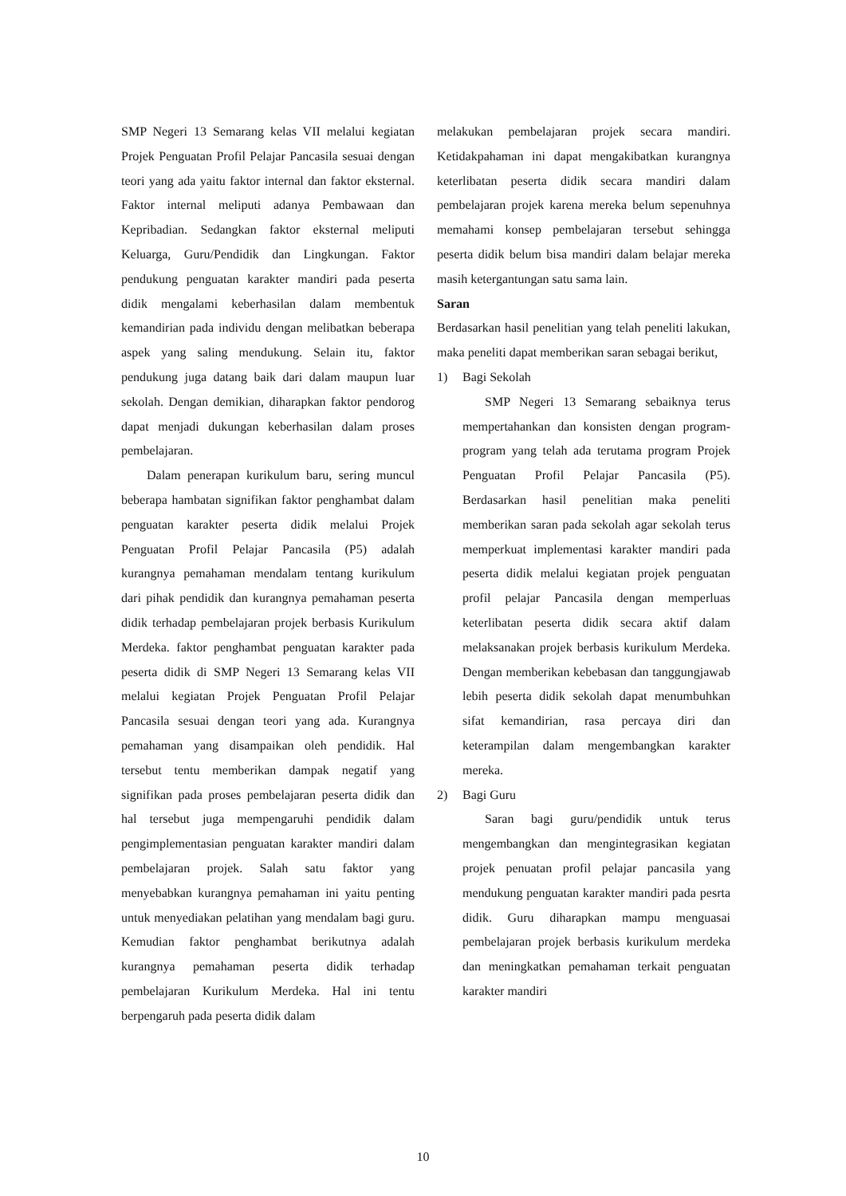SMP Negeri 13 Semarang kelas VII melalui kegiatan Projek Penguatan Profil Pelajar Pancasila sesuai dengan teori yang ada yaitu faktor internal dan faktor eksternal. Faktor internal meliputi adanya Pembawaan dan Kepribadian. Sedangkan faktor eksternal meliputi Keluarga, Guru/Pendidik dan Lingkungan. Faktor pendukung penguatan karakter mandiri pada peserta didik mengalami keberhasilan dalam membentuk kemandirian pada individu dengan melibatkan beberapa aspek yang saling mendukung. Selain itu, faktor pendukung juga datang baik dari dalam maupun luar sekolah. Dengan demikian, diharapkan faktor pendorog dapat menjadi dukungan keberhasilan dalam proses pembelajaran.
Dalam penerapan kurikulum baru, sering muncul beberapa hambatan signifikan faktor penghambat dalam penguatan karakter peserta didik melalui Projek Penguatan Profil Pelajar Pancasila (P5) adalah kurangnya pemahaman mendalam tentang kurikulum dari pihak pendidik dan kurangnya pemahaman peserta didik terhadap pembelajaran projek berbasis Kurikulum Merdeka. faktor penghambat penguatan karakter pada peserta didik di SMP Negeri 13 Semarang kelas VII melalui kegiatan Projek Penguatan Profil Pelajar Pancasila sesuai dengan teori yang ada. Kurangnya pemahaman yang disampaikan oleh pendidik. Hal tersebut tentu memberikan dampak negatif yang signifikan pada proses pembelajaran peserta didik dan hal tersebut juga mempengaruhi pendidik dalam pengimplementasian penguatan karakter mandiri dalam pembelajaran projek. Salah satu faktor yang menyebabkan kurangnya pemahaman ini yaitu penting untuk menyediakan pelatihan yang mendalam bagi guru. Kemudian faktor penghambat berikutnya adalah kurangnya pemahaman peserta didik terhadap pembelajaran Kurikulum Merdeka. Hal ini tentu berpengaruh pada peserta didik dalam
melakukan pembelajaran projek secara mandiri. Ketidakpahaman ini dapat mengakibatkan kurangnya keterlibatan peserta didik secara mandiri dalam pembelajaran projek karena mereka belum sepenuhnya memahami konsep pembelajaran tersebut sehingga peserta didik belum bisa mandiri dalam belajar mereka masih ketergantungan satu sama lain.
Saran
Berdasarkan hasil penelitian yang telah peneliti lakukan, maka peneliti dapat memberikan saran sebagai berikut,
1) Bagi Sekolah
SMP Negeri 13 Semarang sebaiknya terus mempertahankan dan konsisten dengan program-program yang telah ada terutama program Projek Penguatan Profil Pelajar Pancasila (P5). Berdasarkan hasil penelitian maka peneliti memberikan saran pada sekolah agar sekolah terus memperkuat implementasi karakter mandiri pada peserta didik melalui kegiatan projek penguatan profil pelajar Pancasila dengan memperluas keterlibatan peserta didik secara aktif dalam melaksanakan projek berbasis kurikulum Merdeka. Dengan memberikan kebebasan dan tanggungjawab lebih peserta didik sekolah dapat menumbuhkan sifat kemandirian, rasa percaya diri dan keterampilan dalam mengembangkan karakter mereka.
2) Bagi Guru
Saran bagi guru/pendidik untuk terus mengembangkan dan mengintegrasikan kegiatan projek penuatan profil pelajar pancasila yang mendukung penguatan karakter mandiri pada pesrta didik. Guru diharapkan mampu menguasai pembelajaran projek berbasis kurikulum merdeka dan meningkatkan pemahaman terkait penguatan karakter mandiri
10